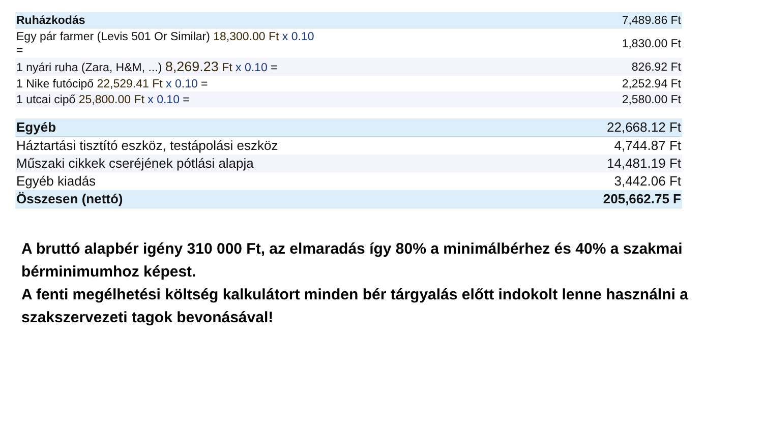| Ruházkodás | 7,489.86 Ft |
| Egy pár farmer (Levis 501 Or Similar) 18,300.00 Ft x 0.10 = | 1,830.00 Ft |
| 1 nyári ruha (Zara, H&M, ...) 8,269.23 Ft x 0.10 = | 826.92 Ft |
| 1 Nike futócipő 22,529.41 Ft x 0.10 = | 2,252.94 Ft |
| 1 utcai cipő 25,800.00 Ft x 0.10 = | 2,580.00 Ft |
| Egyéb | 22,668.12 Ft |
| Háztartási tisztító eszköz, testápolási eszköz | 4,744.87 Ft |
| Műszaki cikkek cseréjének pótlási alapja | 14,481.19 Ft |
| Egyéb kiadás | 3,442.06 Ft |
| Összesen (nettó) | 205,662.75 F |
A bruttó alapbér igény 310 000 Ft, az elmaradás így 80% a minimálbérhez és 40% a szakmai bérminimumhoz képest.
A fenti megélhetési költség kalkulátort minden bér tárgyalás előtt indokolt lenne használni a szakszervezeti tagok bevonásával!